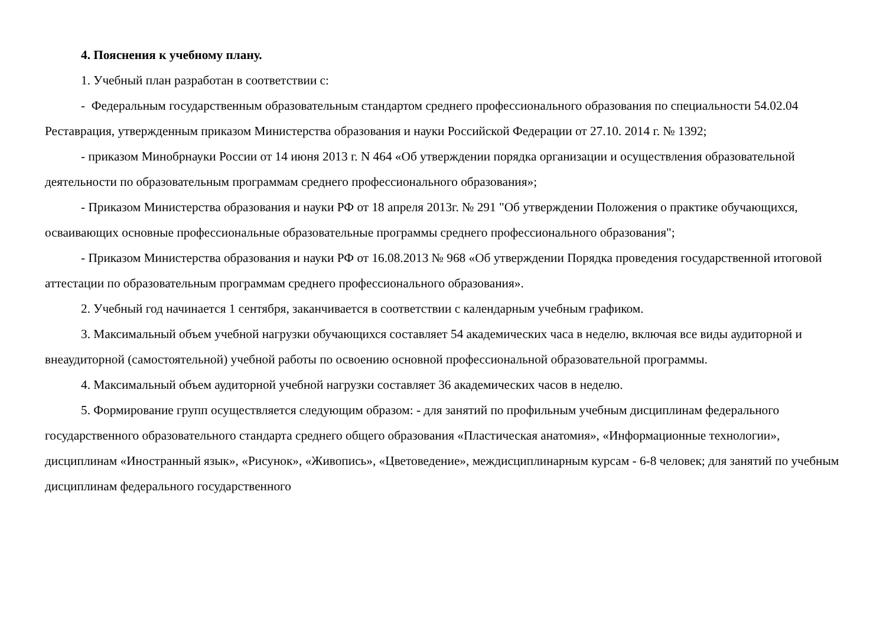4. Пояснения к учебному плану.
1. Учебный план разработан в соответствии с:
- Федеральным государственным образовательным стандартом среднего профессионального образования по специальности 54.02.04 Реставрация, утвержденным приказом Министерства образования и науки Российской Федерации от 27.10. 2014 г. № 1392;
- приказом Минобрнауки России от 14 июня 2013 г. N 464 «Об утверждении порядка организации и осуществления образовательной деятельности по образовательным программам среднего профессионального образования»;
- Приказом Министерства образования и науки РФ от 18 апреля 2013г. № 291 "Об утверждении Положения о практике обучающихся, осваивающих основные профессиональные образовательные программы среднего профессионального образования";
- Приказом Министерства образования и науки РФ от 16.08.2013 № 968 «Об утверждении Порядка проведения государственной итоговой аттестации по образовательным программам среднего профессионального образования».
2. Учебный год начинается 1 сентября, заканчивается в соответствии с календарным учебным графиком.
3. Максимальный объем учебной нагрузки обучающихся составляет 54 академических часа в неделю, включая все виды аудиторной и внеаудиторной (самостоятельной) учебной работы по освоению основной профессиональной образовательной программы.
4. Максимальный объем аудиторной учебной нагрузки составляет 36 академических часов в неделю.
5. Формирование групп осуществляется следующим образом: - для занятий по профильным учебным дисциплинам федерального государственного образовательного стандарта среднего общего образования «Пластическая анатомия», «Информационные технологии», дисциплинам «Иностранный язык», «Рисунок», «Живопись», «Цветоведение», междисциплинарным курсам - 6-8 человек; для занятий по учебным дисциплинам федерального государственного